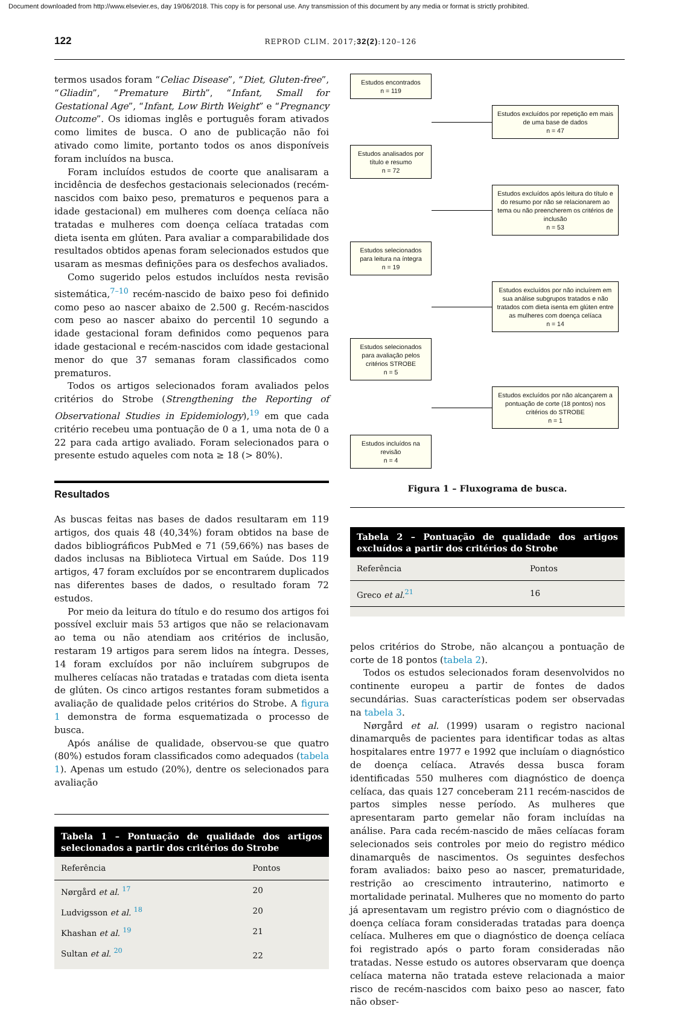Document downloaded from http://www.elsevier.es, day 19/06/2018. This copy is for personal use. Any transmission of this document by any media or format is strictly prohibited.
122 REPROD CLIM. 2017;32(2):120–126
termos usados foram “Celiac Disease”, “Diet, Gluten-free”, “Gliadin”, “Premature Birth”, “Infant, Small for Gestational Age”, “Infant, Low Birth Weight” e “Pregnancy Outcome”. Os idiomas inglês e português foram ativados como limites de busca. O ano de publicação não foi ativado como limite, portanto todos os anos disponíveis foram incluídos na busca.
Foram incluídos estudos de coorte que analisaram a incidência de desfechos gestacionais selecionados (recém-nascidos com baixo peso, prematuros e pequenos para a idade gestacional) em mulheres com doença celíaca não tratadas e mulheres com doença celíaca tratadas com dieta isenta em glúten. Para avaliar a comparabilidade dos resultados obtidos apenas foram selecionados estudos que usaram as mesmas definições para os desfechos avaliados.
Como sugerido pelos estudos incluídos nesta revisão sistemática,<sup>7–10</sup> recém-nascido de baixo peso foi definido como peso ao nascer abaixo de 2.500 g. Recém-nascidos com peso ao nascer abaixo do percentil 10 segundo a idade gestacional foram definidos como pequenos para idade gestacional e recém-nascidos com idade gestacional menor do que 37 semanas foram classificados como prematuros.
Todos os artigos selecionados foram avaliados pelos critérios do Strobe (Strengthening the Reporting of Observational Studies in Epidemiology),<sup>19</sup> em que cada critério recebeu uma pontuação de 0 a 1, uma nota de 0 a 22 para cada artigo avaliado. Foram selecionados para o presente estudo aqueles com nota ≥ 18 (> 80%).
Resultados
As buscas feitas nas bases de dados resultaram em 119 artigos, dos quais 48 (40,34%) foram obtidos na base de dados bibliográficos PubMed e 71 (59,66%) nas bases de dados inclusas na Biblioteca Virtual em Saúde. Dos 119 artigos, 47 foram excluídos por se encontrarem duplicados nas diferentes bases de dados, o resultado foram 72 estudos.
Por meio da leitura do título e do resumo dos artigos foi possível excluir mais 53 artigos que não se relacionavam ao tema ou não atendiam aos critérios de inclusão, restaram 19 artigos para serem lidos na íntegra. Desses, 14 foram excluídos por não incluírem subgrupos de mulheres celíacas não tratadas e tratadas com dieta isenta de glúten. Os cinco artigos restantes foram submetidos a avaliação de qualidade pelos critérios do Strobe. A figura 1 demonstra de forma esquematizada o processo de busca.
Após análise de qualidade, observou-se que quatro (80%) estudos foram classificados como adequados (tabela 1). Apenas um estudo (20%), dentre os selecionados para avaliação
Tabela 1 – Pontuação de qualidade dos artigos selecionados a partir dos critérios do Strobe
| Referência | Pontos |
| --- | --- |
| Nørgård et al. <sup>17</sup> | 20 |
| Ludvigsson et al. <sup>18</sup> | 20 |
| Khashan et al. <sup>19</sup> | 21 |
| Sultan et al. <sup>20</sup> | 22 |
Estudos encontrados
n = 119
Estudos excluídos por repetição em mais de uma base de dados
n = 47
Estudos analisados por título e resumo
n = 72
Estudos excluídos após leitura do título e do resumo por não se relacionarem ao tema ou não preencherem os critérios de inclusão
n = 53
Estudos selecionados para leitura na íntegra
n = 19
Estudos excluídos por não incluírem em sua análise subgrupos tratados e não tratados com dieta isenta em glúten entre as mulheres com doença celíaca
n = 14
Estudos selecionados para avaliação pelos critérios STROBE
n = 5
Estudos excluídos por não alcançarem a pontuação de corte (18 pontos) nos critérios do STROBE
n = 1
Estudos incluídos na revisão
n = 4
Figura 1 – Fluxograma de busca.
Tabela 2 – Pontuação de qualidade dos artigos excluídos a partir dos critérios do Strobe
| Referência | Pontos |
| --- | --- |
| Greco et al.<sup>21</sup> | 16 |
pelos critérios do Strobe, não alcançou a pontuação de corte de 18 pontos (tabela 2).
Todos os estudos selecionados foram desenvolvidos no continente europeu a partir de fontes de dados secundárias. Suas características podem ser observadas na tabela 3.
Nørgård et al. (1999) usaram o registro nacional dinamarquês de pacientes para identificar todas as altas hospitalares entre 1977 e 1992 que incluíam o diagnóstico de doença celíaca. Através dessa busca foram identificadas 550 mulheres com diagnóstico de doença celíaca, das quais 127 conceberam 211 recém-nascidos de partos simples nesse período. As mulheres que apresentaram parto gemelar não foram incluídas na análise. Para cada recém-nascido de mães celíacas foram selecionados seis controles por meio do registro médico dinamarquês de nascimentos. Os seguintes desfechos foram avaliados: baixo peso ao nascer, prematuridade, restrição ao crescimento intrauterino, natimorto e mortalidade perinatal. Mulheres que no momento do parto já apresentavam um registro prévio com o diagnóstico de doença celíaca foram consideradas tratadas para doença celíaca. Mulheres em que o diagnóstico de doença celíaca foi registrado após o parto foram consideradas não tratadas. Nesse estudo os autores observaram que doença celíaca materna não tratada esteve relacionada a maior risco de recém-nascidos com baixo peso ao nascer, fato não obser-